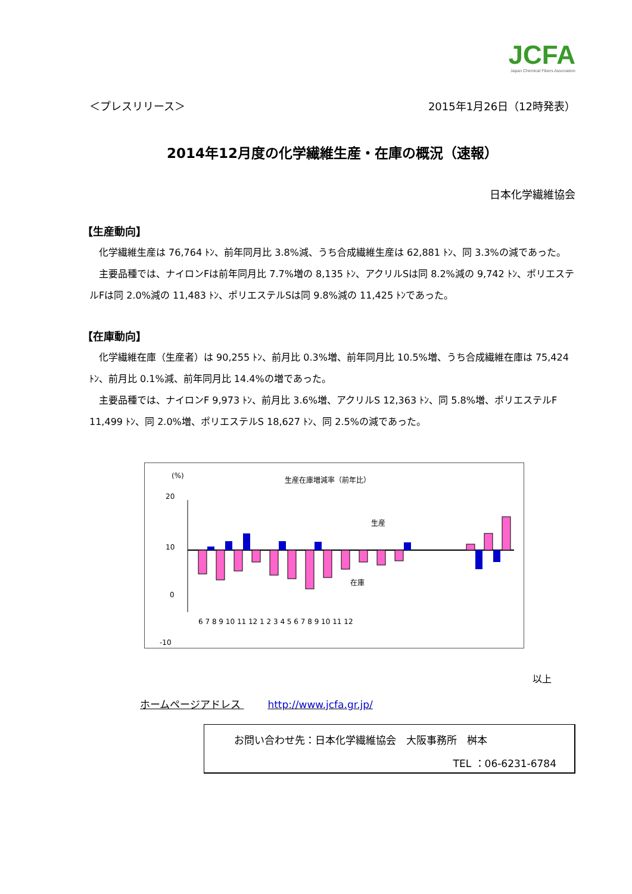JCFA
Japan Chemical Fibers Association
＜プレスリリース＞ 2015年1月26日（12時発表）
2014年12月度の化学繊維生産・在庫の概況（速報）
日本化学繊維協会
【生産動向】
化学繊維生産は 76,764 ﾄﾝ、前年同月比 3.8%減、うち合成繊維生産は 62,881 ﾄﾝ、同 3.3%の減であった。
主要品種では、ナイロンFは前年同月比 7.7%増の 8,135 ﾄﾝ、アクリルSは同 8.2%減の 9,742 ﾄﾝ、ポリエステルFは同 2.0%減の 11,483 ﾄﾝ、ポリエステルSは同 9.8%減の 11,425 ﾄﾝであった。
【在庫動向】
化学繊維在庫（生産者）は 90,255 ﾄﾝ、前月比 0.3%増、前年同月比 10.5%増、うち合成繊維在庫は 75,424 ﾄﾝ、前月比 0.1%減、前年同月比 14.4%の増であった。
主要品種では、ナイロンF 9,973 ﾄﾝ、前月比 3.6%増、アクリルS 12,363 ﾄﾝ、同 5.8%増、ポリエステルF 11,499 ﾄﾝ、同 2.0%増、ポリエステルS 18,627 ﾄﾝ、同 2.5%の減であった。
(%)
生産在庫増減率（前年比）
20
10
0
-10
生産
在庫
6 7 8 9 10 11 12 1 2 3 4 5 6 7 8 9 10 11 12
以上
ホームページアドレス http://www.jcfa.gr.jp/
お問い合わせ先：日本化学繊維協会　大阪事務所　桝本
TEL ：06-6231-6784